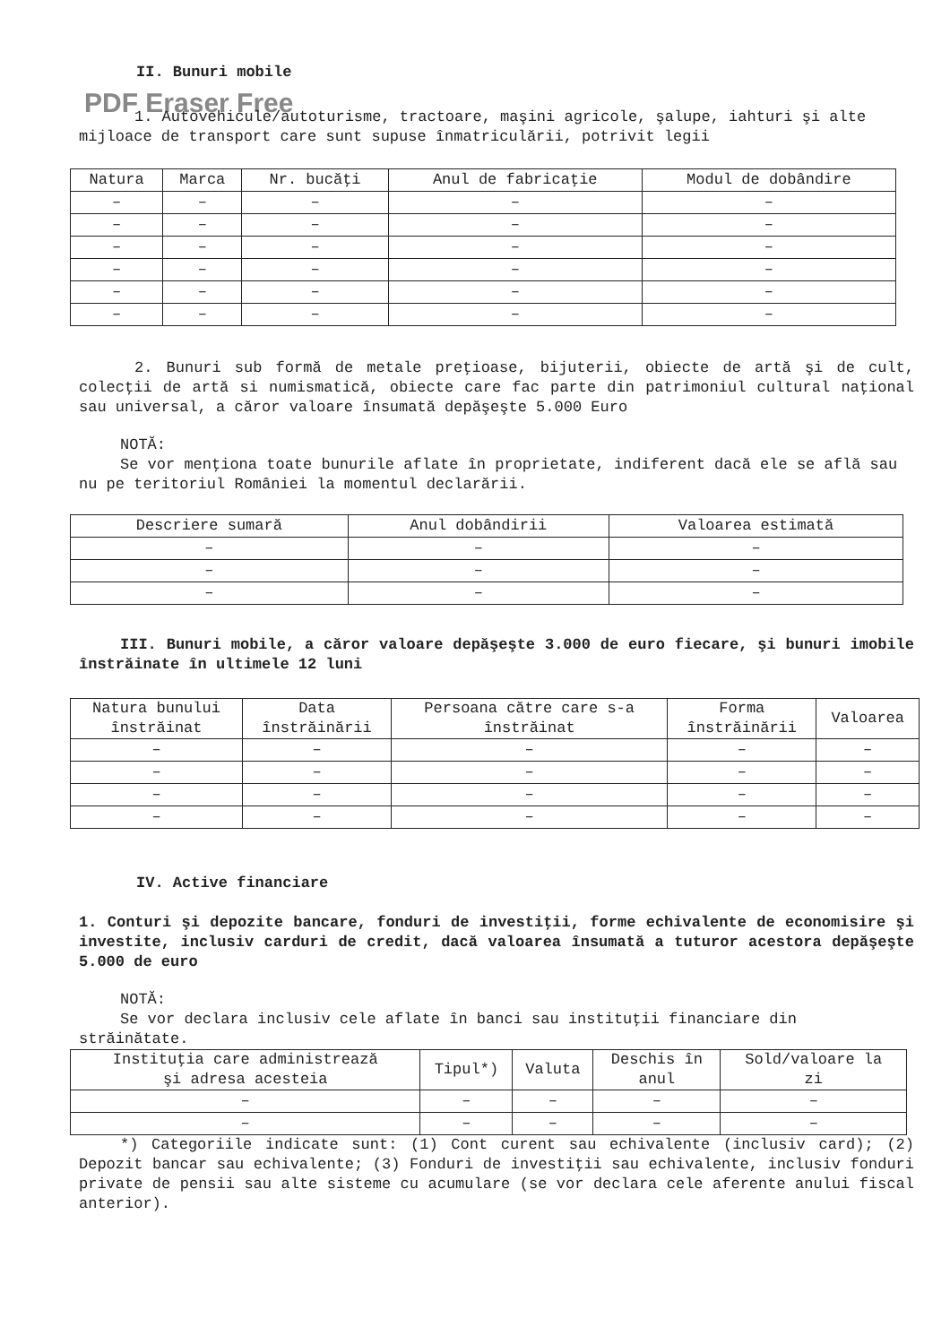II. Bunuri mobile
PDF Eraser Free
1. Autovehicule/autoturisme, tractoare, maşini agricole, şalupe, iahturi şi alte mijloace de transport care sunt supuse înmatriculării, potrivit legii
| Natura | Marca | Nr. bucăţi | Anul de fabricaţie | Modul de dobândire |
| --- | --- | --- | --- | --- |
| – | – | – | – | – |
| – | – | – | – | – |
| – | – | – | – | – |
| – | – | – | – | – |
| – | – | – | – | – |
| – | – | – | – | – |
2. Bunuri sub formă de metale preţioase, bijuterii, obiecte de artă şi de cult, colecţii de artă si numismatică, obiecte care fac parte din patrimoniul cultural naţional sau universal, a căror valoare însumată depăşeşte 5.000 Euro
NOTĂ:
Se vor menţiona toate bunurile aflate în proprietate, indiferent dacă ele se află sau nu pe teritoriul României la momentul declarării.
| Descriere sumară | Anul dobândirii | Valoarea estimată |
| --- | --- | --- |
| – | – | – |
| – | – | – |
| – | – | – |
III. Bunuri mobile, a căror valoare depăşeşte 3.000 de euro fiecare, şi bunuri imobile înstrăinate în ultimele 12 luni
| Natura bunului înstrăinat | Data înstrăinării | Persoana către care s-a înstrăinat | Forma înstrăinării | Valoarea |
| --- | --- | --- | --- | --- |
| – | – | – | – | – |
| – | – | – | – | – |
| – | – | – | – | – |
| – | – | – | – | – |
IV. Active financiare
1. Conturi şi depozite bancare, fonduri de investiţii, forme echivalente de economisire şi investite, inclusiv carduri de credit, dacă valoarea însumată a tuturor acestora depăşeşte 5.000 de euro
NOTĂ:
Se vor declara inclusiv cele aflate în banci sau instituţii financiare din străinătate.
| Instituţia care administrează şi adresa acesteia | Tipul*) | Valuta | Deschis în anul | Sold/valoare la zi |
| --- | --- | --- | --- | --- |
| – | – | – | – | – |
| – | – | – | – | – |
*) Categoriile indicate sunt: (1) Cont curent sau echivalente (inclusiv card); (2) Depozit bancar sau echivalente; (3) Fonduri de investiţii sau echivalente, inclusiv fonduri private de pensii sau alte sisteme cu acumulare (se vor declara cele aferente anului fiscal anterior).